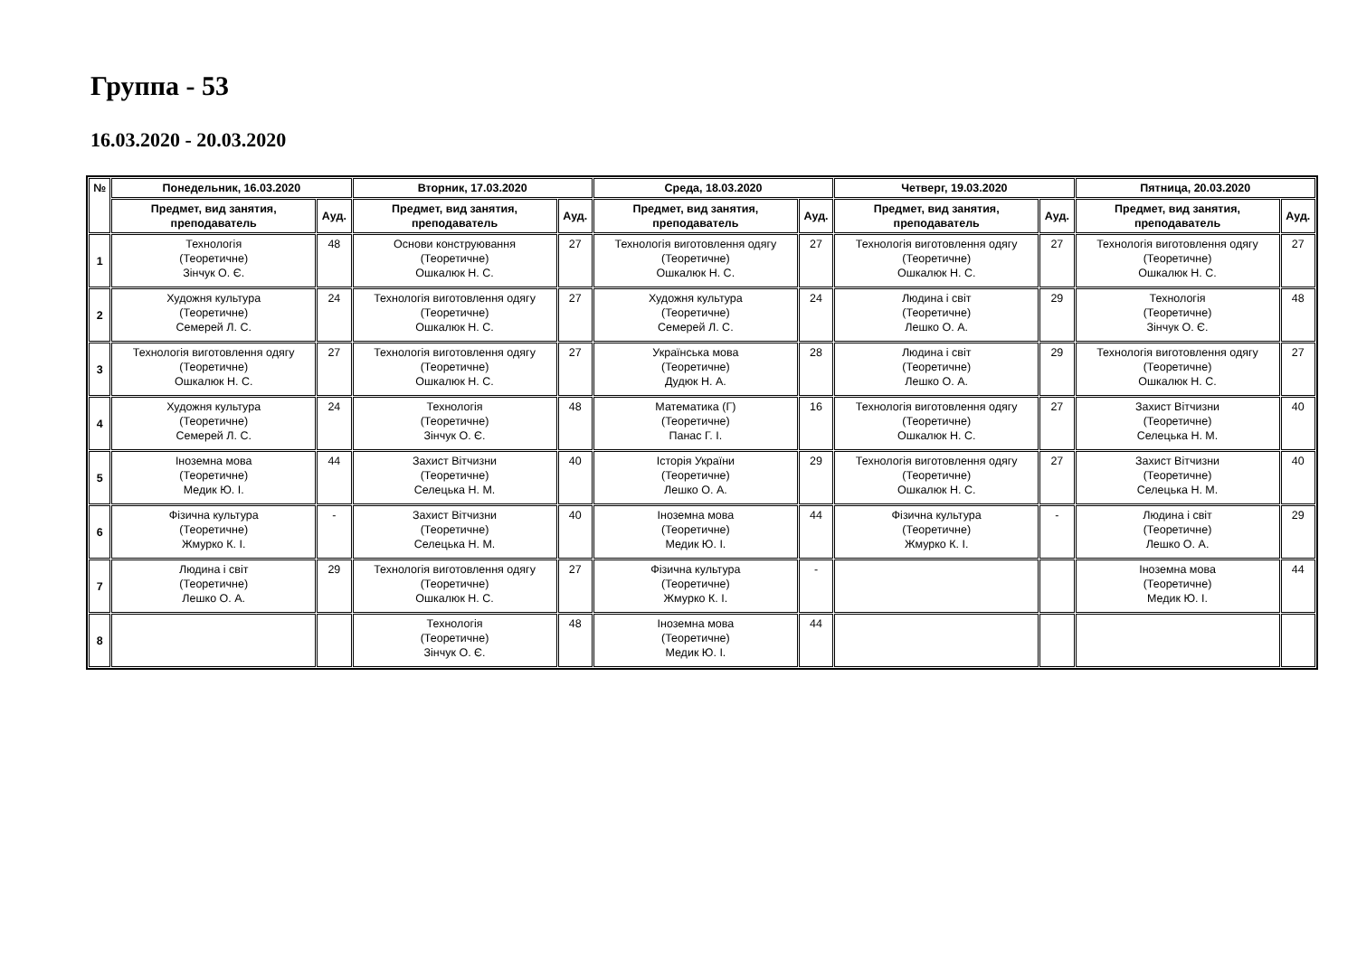Группа - 53
16.03.2020 - 20.03.2020
| № | Понедельник, 16.03.2020 | | Вторник, 17.03.2020 | | Среда, 18.03.2020 | | Четверг, 19.03.2020 | | Пятница, 20.03.2020 | |
| --- | --- | --- | --- | --- | --- | --- | --- | --- | --- | --- |
| | Предмет, вид занятия, преподаватель | Ауд. | Предмет, вид занятия, преподаватель | Ауд. | Предмет, вид занятия, преподаватель | Ауд. | Предмет, вид занятия, преподаватель | Ауд. | Предмет, вид занятия, преподаватель | Ауд. |
| 1 | Технологія (Теоретичне) Зінчук О. Є. | 48 | Основи конструювання (Теоретичне) Ошкалюк Н. С. | 27 | Технологія виготовлення одягу (Теоретичне) Ошкалюк Н. С. | 27 | Технологія виготовлення одягу (Теоретичне) Ошкалюк Н. С. | 27 | Технологія виготовлення одягу (Теоретичне) Ошкалюк Н. С. | 27 |
| 2 | Художня культура (Теоретичне) Семерей Л. С. | 24 | Технологія виготовлення одягу (Теоретичне) Ошкалюк Н. С. | 27 | Художня культура (Теоретичне) Семерей Л. С. | 24 | Людина і світ (Теоретичне) Лешко О. А. | 29 | Технологія (Теоретичне) Зінчук О. Є. | 48 |
| 3 | Технологія виготовлення одягу (Теоретичне) Ошкалюк Н. С. | 27 | Технологія виготовлення одягу (Теоретичне) Ошкалюк Н. С. | 27 | Українська мова (Теоретичне) Дудюк Н. А. | 28 | Людина і світ (Теоретичне) Лешко О. А. | 29 | Технологія виготовлення одягу (Теоретичне) Ошкалюк Н. С. | 27 |
| 4 | Художня культура (Теоретичне) Семерей Л. С. | 24 | Технологія (Теоретичне) Зінчук О. Є. | 48 | Математика (Г) (Теоретичне) Панас Г. І. | 16 | Технологія виготовлення одягу (Теоретичне) Ошкалюк Н. С. | 27 | Захист Вітчизни (Теоретичне) Селецька Н. М. | 40 |
| 5 | Іноземна мова (Теоретичне) Медик Ю. І. | 44 | Захист Вітчизни (Теоретичне) Селецька Н. М. | 40 | Історія України (Теоретичне) Лешко О. А. | 29 | Технологія виготовлення одягу (Теоретичне) Ошкалюк Н. С. | 27 | Захист Вітчизни (Теоретичне) Селецька Н. М. | 40 |
| 6 | Фізична культура (Теоретичне) Жмурко К. І. | - | Захист Вітчизни (Теоретичне) Селецька Н. М. | 40 | Іноземна мова (Теоретичне) Медик Ю. І. | 44 | Фізична культура (Теоретичне) Жмурко К. І. | - | Людина і світ (Теоретичне) Лешко О. А. | 29 |
| 7 | Людина і світ (Теоретичне) Лешко О. А. | 29 | Технологія виготовлення одягу (Теоретичне) Ошкалюк Н. С. | 27 | Фізична культура (Теоретичне) Жмурко К. І. | - | | | Іноземна мова (Теоретичне) Медик Ю. І. | 44 |
| 8 | | | Технологія (Теоретичне) Зінчук О. Є. | 48 | Іноземна мова (Теоретичне) Медик Ю. І. | 44 | | | | |